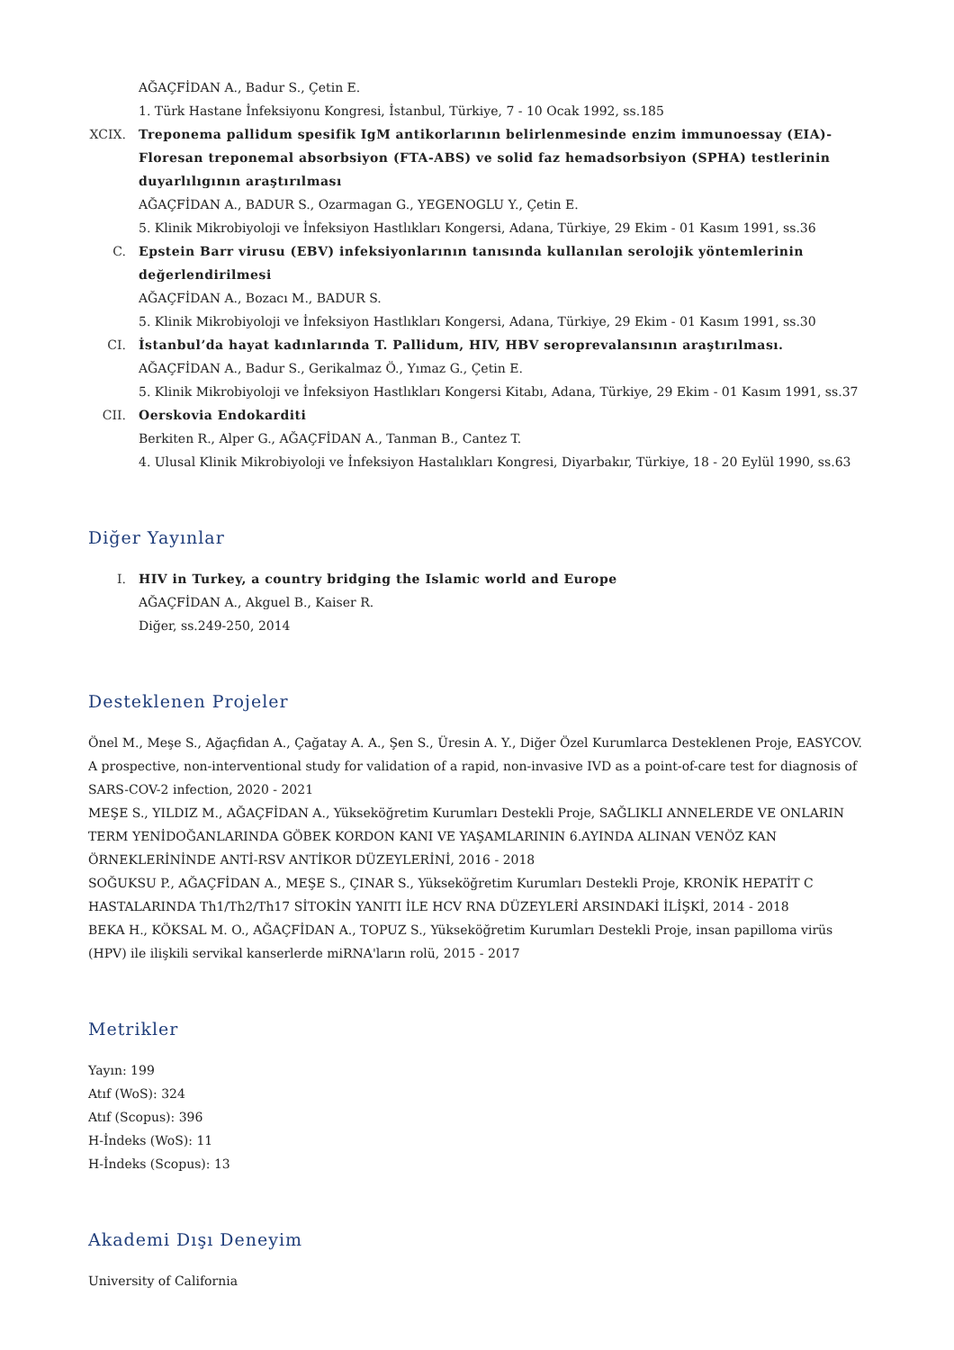AĞAÇFİDAN A., Badur S., Çetin E.
1. Türk Hastane İnfeksiyonu Kongresi, İstanbul, Türkiye, 7 - 10 Ocak 1992, ss.185
XCIX. Treponema pallidum spesifik IgM antikorlarının belirlenmesinde enzim immunoessay (EIA)-Floresan treponemal absorbsiyon (FTA-ABS) ve solid faz hemadsorbsiyon (SPHA) testlerinin duyarlılıgının araştırılması
AĞAÇFİDAN A., BADUR S., Ozarmagan G., YEGENOGLU Y., Çetin E.
5. Klinik Mikrobiyoloji ve İnfeksiyon Hastlıkları Kongersi, Adana, Türkiye, 29 Ekim - 01 Kasım 1991, ss.36
C. Epstein Barr virusu (EBV) infeksiyonlarının tanısında kullanılan serolojik yöntemlerinin değerlendirilmesi
AĞAÇFİDAN A., Bozacı M., BADUR S.
5. Klinik Mikrobiyoloji ve İnfeksiyon Hastlıkları Kongersi, Adana, Türkiye, 29 Ekim - 01 Kasım 1991, ss.30
CI. İstanbul’da hayat kadınlarında T. Pallidum, HIV, HBV seroprevalansının araştırılması.
AĞAÇFİDAN A., Badur S., Gerikalmaz Ö., Yımaz G., Çetin E.
5. Klinik Mikrobiyoloji ve İnfeksiyon Hastlıkları Kongersi Kitabı, Adana, Türkiye, 29 Ekim - 01 Kasım 1991, ss.37
CII. Oerskovia Endokarditi
Berkiten R., Alper G., AĞAÇFİDAN A., Tanman B., Cantez T.
4. Ulusal Klinik Mikrobiyoloji ve İnfeksiyon Hastalıkları Kongresi, Diyarbakır, Türkiye, 18 - 20 Eylül 1990, ss.63
Diğer Yayınlar
I. HIV in Turkey, a country bridging the Islamic world and Europe
AĞAÇFİDAN A., Akguel B., Kaiser R.
Diğer, ss.249-250, 2014
Desteklenen Projeler
Önel M., Meşe S., Ağaçfidan A., Çağatay A. A., Şen S., Üresin A. Y., Diğer Özel Kurumlarca Desteklenen Proje, EASYCOV. A prospective, non-interventional study for validation of a rapid, non-invasive IVD as a point-of-care test for diagnosis of SARS-COV-2 infection, 2020 - 2021
MEŞE S., YILDIZ M., AĞAÇFİDAN A., Yükseköğretim Kurumları Destekli Proje, SAĞLIKLI ANNELERDE VE ONLARIN TERM YENİDOĞANLARINDA GÖBEK KORDON KANI VE YAŞAMLARININ 6.AYINDA ALINAN VENÖZ KAN ÖRNEKLERİNİNDE ANTİ-RSV ANTİKOR DÜZEYLERİNİ, 2016 - 2018
SOĞUKSU P., AĞAÇFİDAN A., MEŞE S., ÇINAR S., Yükseköğretim Kurumları Destekli Proje, KRONİK HEPATİT C HASTALARINDA Th1/Th2/Th17 SİTOKİN YANITI İLE HCV RNA DÜZEYLERİ ARSINDAKİ İLİŞKİ, 2014 - 2018
BEKA H., KÖKSAL M. O., AĞAÇFİDAN A., TOPUZ S., Yükseköğretim Kurumları Destekli Proje, insan papilloma virüs (HPV) ile ilişkili servikal kanserlerde miRNA'ların rolü, 2015 - 2017
Metrikler
Yayın: 199
Atıf (WoS): 324
Atıf (Scopus): 396
H-İndeks (WoS): 11
H-İndeks (Scopus): 13
Akademi Dışı Deneyim
University of California